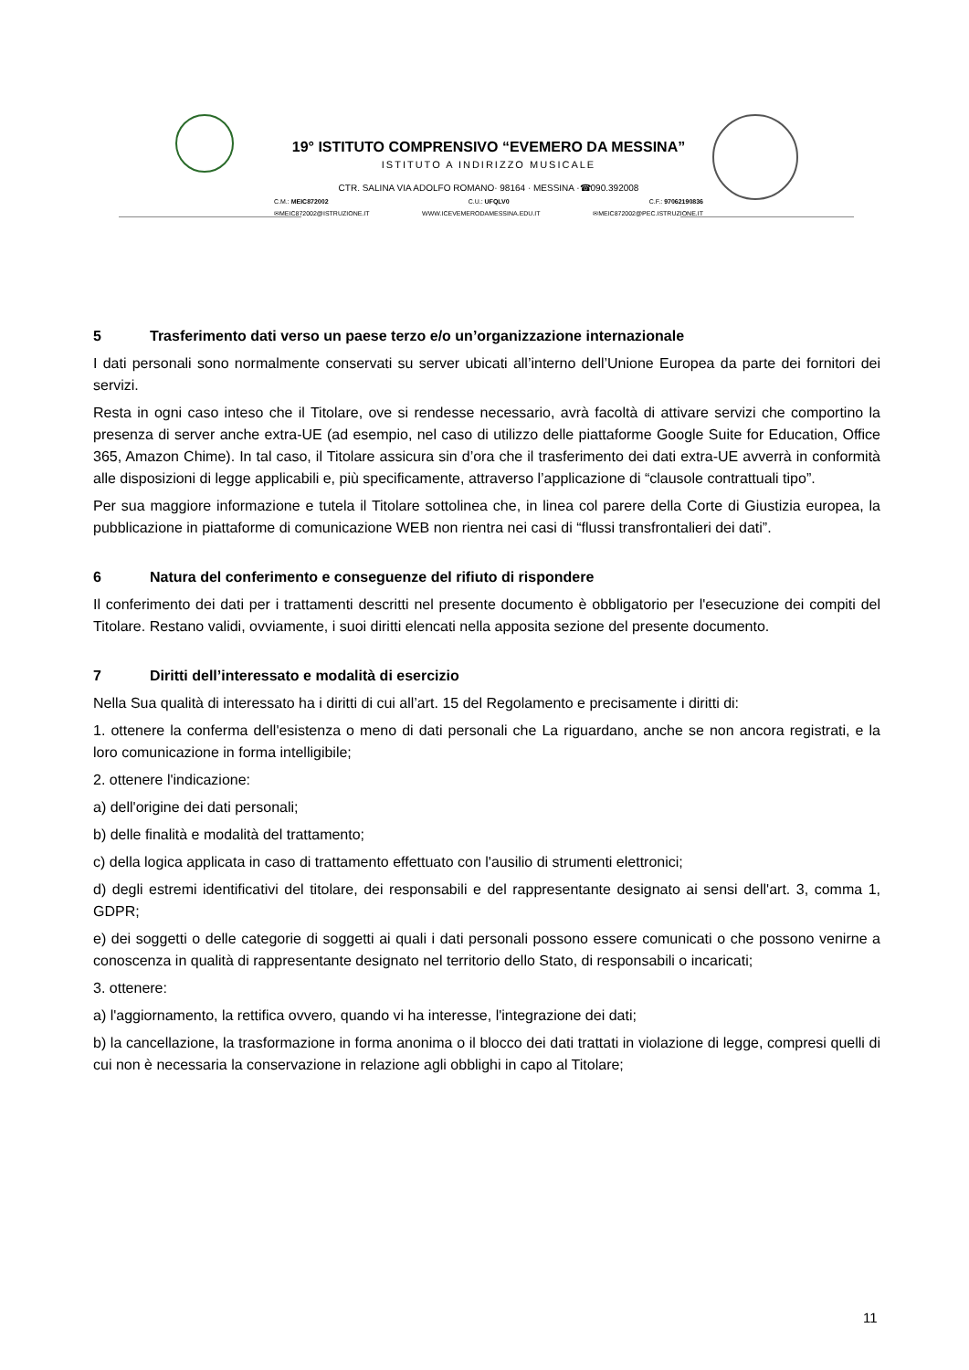19° ISTITUTO COMPRENSIVO “EVEMERO DA MESSINA”
ISTITUTO A INDIRIZZO MUSICALE
CTR. SALINA VIA ADOLFO ROMANO· 98164 · MESSINA ·☎090.392008
C.M.: MEIC872002 C.U.: UFQLV0 C.F.: 97062190836
✉MEIC872002@ISTRUZIONE.IT WWW.ICEVEMERODAMESSINA.EDU.IT ✉MEIC872002@PEC.ISTRUZIONE.IT
5 Trasferimento dati verso un paese terzo e/o un’organizzazione internazionale
I dati personali sono normalmente conservati su server ubicati all’interno dell’Unione Europea da parte dei fornitori dei servizi.
Resta in ogni caso inteso che il Titolare, ove si rendesse necessario, avrà facoltà di attivare servizi che comportino la presenza di server anche extra-UE (ad esempio, nel caso di utilizzo delle piattaforme Google Suite for Education, Office 365, Amazon Chime). In tal caso, il Titolare assicura sin d’ora che il trasferimento dei dati extra-UE avverrà in conformità alle disposizioni di legge applicabili e, più specificamente, attraverso l’applicazione di “clausole contrattuali tipo”.
Per sua maggiore informazione e tutela il Titolare sottolinea che, in linea col parere della Corte di Giustizia europea, la pubblicazione in piattaforme di comunicazione WEB non rientra nei casi di “flussi transfrontalieri dei dati”.
6 Natura del conferimento e conseguenze del rifiuto di rispondere
Il conferimento dei dati per i trattamenti descritti nel presente documento è obbligatorio per l'esecuzione dei compiti del Titolare. Restano validi, ovviamente, i suoi diritti elencati nella apposita sezione del presente documento.
7 Diritti dell’interessato e modalità di esercizio
Nella Sua qualità di interessato ha i diritti di cui all’art. 15 del Regolamento e precisamente i diritti di:
1. ottenere la conferma dell'esistenza o meno di dati personali che La riguardano, anche se non ancora registrati, e la loro comunicazione in forma intelligibile;
2. ottenere l'indicazione:
a) dell'origine dei dati personali;
b) delle finalità e modalità del trattamento;
c) della logica applicata in caso di trattamento effettuato con l'ausilio di strumenti elettronici;
d) degli estremi identificativi del titolare, dei responsabili e del rappresentante designato ai sensi dell'art. 3, comma 1, GDPR;
e) dei soggetti o delle categorie di soggetti ai quali i dati personali possono essere comunicati o che possono venirne a conoscenza in qualità di rappresentante designato nel territorio dello Stato, di responsabili o incaricati;
3. ottenere:
a) l'aggiornamento, la rettifica ovvero, quando vi ha interesse, l'integrazione dei dati;
b) la cancellazione, la trasformazione in forma anonima o il blocco dei dati trattati in violazione di legge, compresi quelli di cui non è necessaria la conservazione in relazione agli obblighi in capo al Titolare;
11